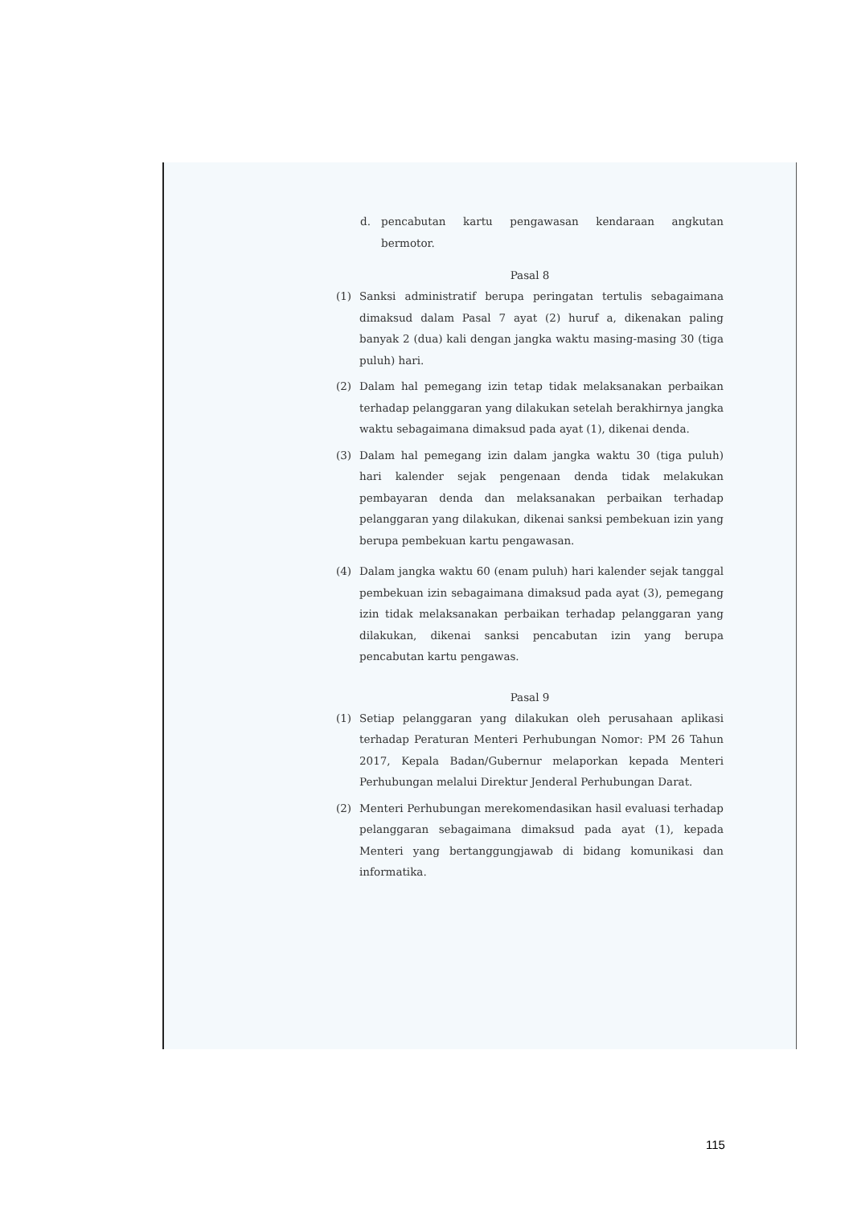d. pencabutan kartu pengawasan kendaraan angkutan bermotor.
Pasal 8
(1) Sanksi administratif berupa peringatan tertulis sebagaimana dimaksud dalam Pasal 7 ayat (2) huruf a, dikenakan paling banyak 2 (dua) kali dengan jangka waktu masing-masing 30 (tiga puluh) hari.
(2) Dalam hal pemegang izin tetap tidak melaksanakan perbaikan terhadap pelanggaran yang dilakukan setelah berakhirnya jangka waktu sebagaimana dimaksud pada ayat (1), dikenai denda.
(3) Dalam hal pemegang izin dalam jangka waktu 30 (tiga puluh) hari kalender sejak pengenaan denda tidak melakukan pembayaran denda dan melaksanakan perbaikan terhadap pelanggaran yang dilakukan, dikenai sanksi pembekuan izin yang berupa pembekuan kartu pengawasan.
(4) Dalam jangka waktu 60 (enam puluh) hari kalender sejak tanggal pembekuan izin sebagaimana dimaksud pada ayat (3), pemegang izin tidak melaksanakan perbaikan terhadap pelanggaran yang dilakukan, dikenai sanksi pencabutan izin yang berupa pencabutan kartu pengawas.
Pasal 9
(1) Setiap pelanggaran yang dilakukan oleh perusahaan aplikasi terhadap Peraturan Menteri Perhubungan Nomor: PM 26 Tahun 2017, Kepala Badan/Gubernur melaporkan kepada Menteri Perhubungan melalui Direktur Jenderal Perhubungan Darat.
(2) Menteri Perhubungan merekomendasikan hasil evaluasi terhadap pelanggaran sebagaimana dimaksud pada ayat (1), kepada Menteri yang bertanggungjawab di bidang komunikasi dan informatika.
115